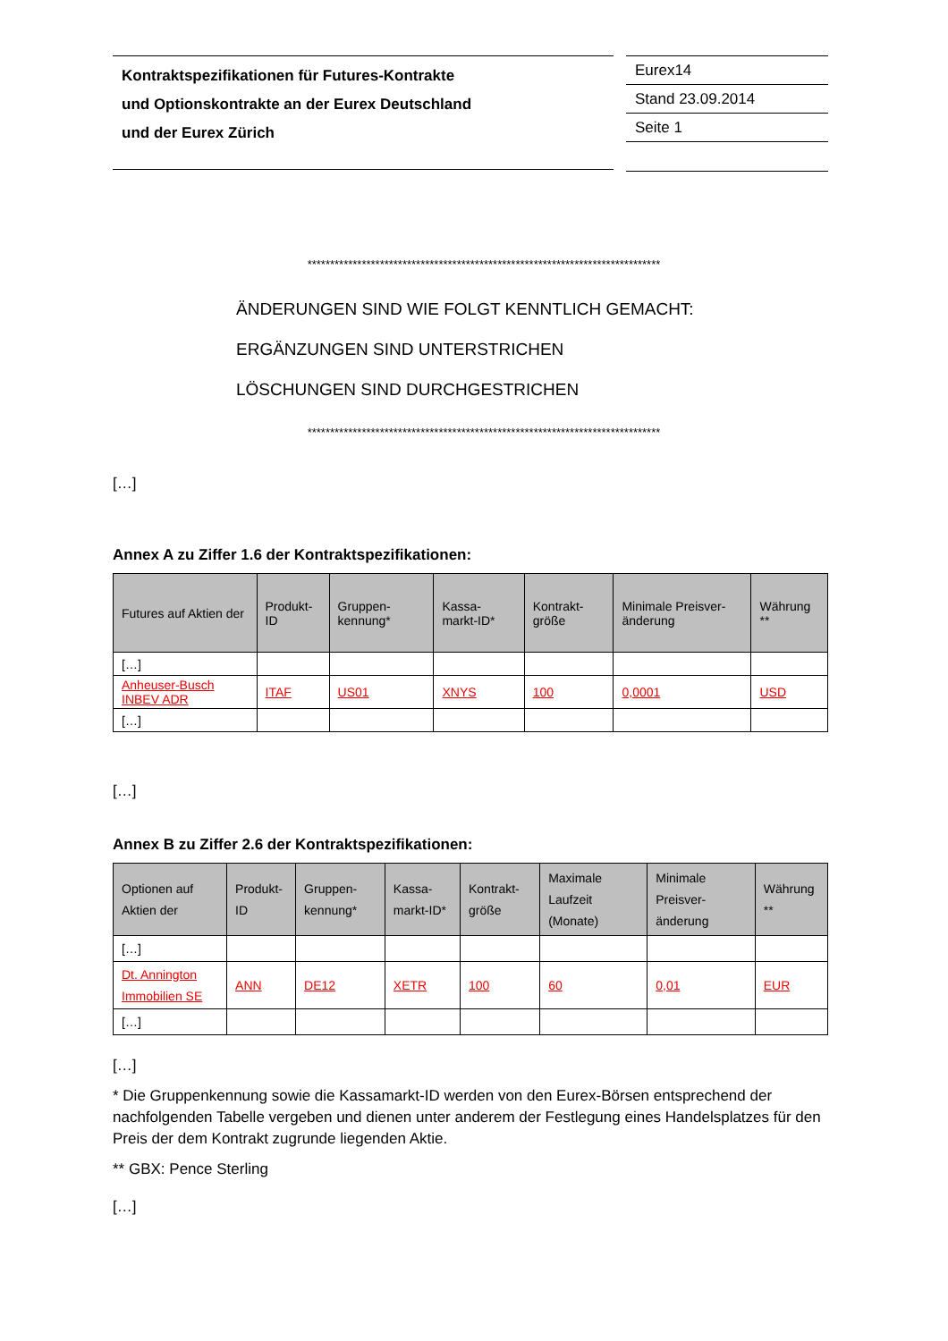Kontraktspezifikationen für Futures-Kontrakte
und Optionskontrakte an der Eurex Deutschland
und der Eurex Zürich
Eurex14
Stand 23.09.2014
Seite 1
******************************************************************************
ÄNDERUNGEN SIND WIE FOLGT KENNTLICH GEMACHT:
ERGÄNZUNGEN SIND UNTERSTRICHEN
LÖSCHUNGEN SIND DURCHGESTRICHEN
******************************************************************************
[…]
Annex A zu Ziffer 1.6 der Kontraktspezifikationen:
| Futures auf Aktien der | Produkt-ID | Gruppen-kennung* | Kassa-markt-ID* | Kontrakt-größe | Minimale Preisver-änderung | Währung ** |
| --- | --- | --- | --- | --- | --- | --- |
| […] | | | | | | |
| Anheuser-Busch INBEV ADR | ITAF | US01 | XNYS | 100 | 0,0001 | USD |
| […] | | | | | | |
[…]
Annex B zu Ziffer 2.6 der Kontraktspezifikationen:
| Optionen auf Aktien der | Produkt-ID | Gruppen-kennung* | Kassa-markt-ID* | Kontrakt-größe | Maximale Laufzeit (Monate) | Minimale Preisver-änderung | Währung ** |
| --- | --- | --- | --- | --- | --- | --- | --- |
| […] | | | | | | | |
| Dt. Annington Immobilien SE | ANN | DE12 | XETR | 100 | 60 | 0,01 | EUR |
| […] | | | | | | | |
[…]
* Die Gruppenkennung sowie die Kassamarkt-ID werden von den Eurex-Börsen entsprechend der nachfolgenden Tabelle vergeben und dienen unter anderem der Festlegung eines Handelsplatzes für den Preis der dem Kontrakt zugrunde liegenden Aktie.
** GBX: Pence Sterling
[…]